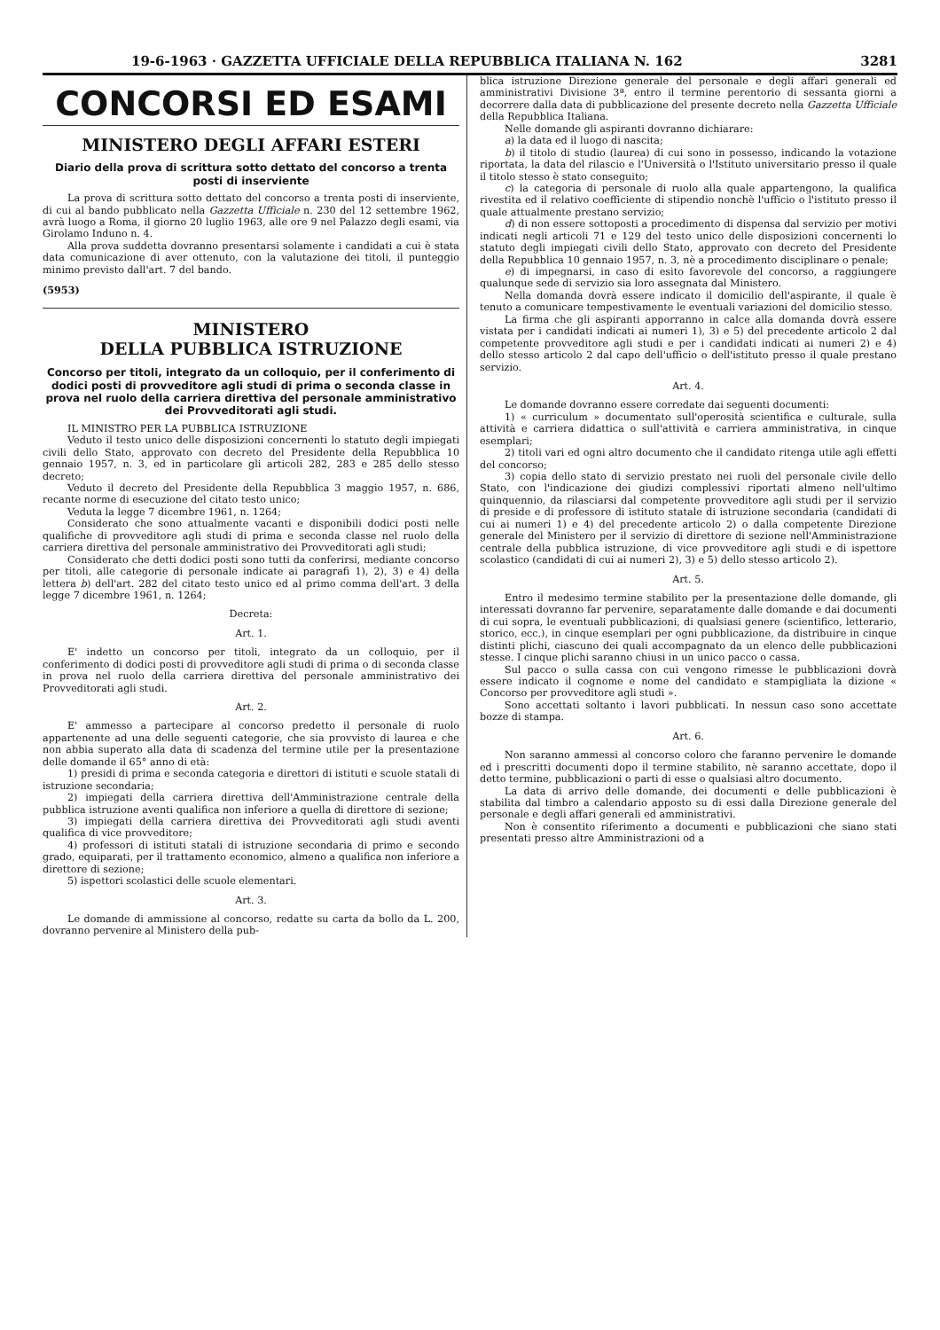19-6-1963 · GAZZETTA UFFICIALE DELLA REPUBBLICA ITALIANA N. 162 3281
CONCORSI ED ESAMI
MINISTERO DEGLI AFFARI ESTERI
Diario della prova di scrittura sotto dettato del concorso a trenta posti di inserviente
La prova di scrittura sotto dettato del concorso a trenta posti di inserviente, di cui al bando pubblicato nella Gazzetta Ufficiale n. 230 del 12 settembre 1962, avrà luogo a Roma, il giorno 20 luglio 1963, alle ore 9 nel Palazzo degli esami, via Girolamo Induno n. 4.
Alla prova suddetta dovranno presentarsi solamente i candidati a cui è stata data comunicazione di aver ottenuto, con la valutazione dei titoli, il punteggio minimo previsto dall'art. 7 del bando.
(5953)
MINISTERO
DELLA PUBBLICA ISTRUZIONE
Concorso per titoli, integrato da un colloquio, per il conferimento di dodici posti di provveditore agli studi di prima o seconda classe in prova nel ruolo della carriera direttiva del personale amministrativo dei Provveditorati agli studi.
IL MINISTRO PER LA PUBBLICA ISTRUZIONE
Veduto il testo unico delle disposizioni concernenti lo statuto degli impiegati civili dello Stato, approvato con decreto del Presidente della Repubblica 10 gennaio 1957, n. 3, ed in particolare gli articoli 282, 283 e 285 dello stesso decreto;
Veduto il decreto del Presidente della Repubblica 3 maggio 1957, n. 686, recante norme di esecuzione del citato testo unico;
Veduta la legge 7 dicembre 1961, n. 1264;
Considerato che sono attualmente vacanti e disponibili dodici posti nelle qualifiche di provveditore agli studi di prima e seconda classe nel ruolo della carriera direttiva del personale amministrativo dei Provveditorati agli studi;
Considerato che detti dodici posti sono tutti da conferirsi, mediante concorso per titoli, alle categorie di personale indicate ai paragrafi 1), 2), 3) e 4) della lettera b) dell'art. 282 del citato testo unico ed al primo comma dell'art. 3 della legge 7 dicembre 1961, n. 1264;
Decreta:
Art. 1.
E' indetto un concorso per titoli, integrato da un colloquio, per il conferimento di dodici posti di provveditore agli studi di prima o di seconda classe in prova nel ruolo della carriera direttiva del personale amministrativo dei Provveditorati agli studi.
Art. 2.
E' ammesso a partecipare al concorso predetto il personale di ruolo appartenente ad una delle seguenti categorie, che sia provvisto di laurea e che non abbia superato alla data di scadenza del termine utile per la presentazione delle domande il 65° anno di età:
1) presidi di prima e seconda categoria e direttori di istituti e scuole statali di istruzione secondaria;
2) impiegati della carriera direttiva dell'Amministrazione centrale della pubblica istruzione aventi qualifica non inferiore a quella di direttore di sezione;
3) impiegati della carriera direttiva dei Provveditorati agli studi aventi qualifica di vice provveditore;
4) professori di istituti statali di istruzione secondaria di primo e secondo grado, equiparati, per il trattamento economico, almeno a qualifica non inferiore a direttore di sezione;
5) ispettori scolastici delle scuole elementari.
Art. 3.
Le domande di ammissione al concorso, redatte su carta da bollo da L. 200, dovranno pervenire al Ministero della pub-
blica istruzione Direzione generale del personale e degli affari generali ed amministrativi Divisione 3ª, entro il termine perentorio di sessanta giorni a decorrere dalla data di pubblicazione del presente decreto nella Gazzetta Ufficiale della Repubblica Italiana.
Nelle domande gli aspiranti dovranno dichiarare:
a) la data ed il luogo di nascita;
b) il titolo di studio (laurea) di cui sono in possesso, indicando la votazione riportata, la data del rilascio e l'Università o l'Istituto universitario presso il quale il titolo stesso è stato conseguito;
c) la categoria di personale di ruolo alla quale appartengono, la qualifica rivestita ed il relativo coefficiente di stipendio nonchè l'ufficio o l'istituto presso il quale attualmente prestano servizio;
d) di non essere sottoposti a procedimento di dispensa dal servizio per motivi indicati negli articoli 71 e 129 del testo unico delle disposizioni concernenti lo statuto degli impiegati civili dello Stato, approvato con decreto del Presidente della Repubblica 10 gennaio 1957, n. 3, nè a procedimento disciplinare o penale;
e) di impegnarsi, in caso di esito favorevole del concorso, a raggiungere qualunque sede di servizio sia loro assegnata dal Ministero.
Nella domanda dovrà essere indicato il domicilio dell'aspirante, il quale è tenuto a comunicare tempestivamente le eventuali variazioni del domicilio stesso.
La firma che gli aspiranti apporranno in calce alla domanda dovrà essere vistata per i candidati indicati ai numeri 1), 3) e 5) del precedente articolo 2 dal competente provveditore agli studi e per i candidati indicati ai numeri 2) e 4) dello stesso articolo 2 dal capo dell'ufficio o dell'istituto presso il quale prestano servizio.
Art. 4.
Le domande dovranno essere corredate dai seguenti documenti:
1) « curriculum » documentato sull'operosità scientifica e culturale, sulla attività e carriera didattica o sull'attività e carriera amministrativa, in cinque esemplari;
2) titoli vari ed ogni altro documento che il candidato ritenga utile agli effetti del concorso;
3) copia dello stato di servizio prestato nei ruoli del personale civile dello Stato, con l'indicazione dei giudizi complessivi riportati almeno nell'ultimo quinquennio, da rilasciarsi dal competente provveditore agli studi per il servizio di preside e di professore di istituto statale di istruzione secondaria (candidati di cui ai numeri 1) e 4) del precedente articolo 2) o dalla competente Direzione generale del Ministero per il servizio di direttore di sezione nell'Amministrazione centrale della pubblica istruzione, di vice provveditore agli studi e di ispettore scolastico (candidati di cui ai numeri 2), 3) e 5) dello stesso articolo 2).
Art. 5.
Entro il medesimo termine stabilito per la presentazione delle domande, gli interessati dovranno far pervenire, separatamente dalle domande e dai documenti di cui sopra, le eventuali pubblicazioni, di qualsiasi genere (scientifico, letterario, storico, ecc.), in cinque esemplari per ogni pubblicazione, da distribuire in cinque distinti plichi, ciascuno dei quali accompagnato da un elenco delle pubblicazioni stesse. I cinque plichi saranno chiusi in un unico pacco o cassa.
Sul pacco o sulla cassa con cui vengono rimesse le pubblicazioni dovrà essere indicato il cognome e nome del candidato e stampigliata la dizione « Concorso per provveditore agli studi ».
Sono accettati soltanto i lavori pubblicati. In nessun caso sono accettate bozze di stampa.
Art. 6.
Non saranno ammessi al concorso coloro che faranno pervenire le domande ed i prescritti documenti dopo il termine stabilito, nè saranno accettate, dopo il detto termine, pubblicazioni o parti di esse o qualsiasi altro documento.
La data di arrivo delle domande, dei documenti e delle pubblicazioni è stabilita dal timbro a calendario apposto su di essi dalla Direzione generale del personale e degli affari generali ed amministrativi.
Non è consentito riferimento a documenti e pubblicazioni che siano stati presentati presso altre Amministrazioni od a